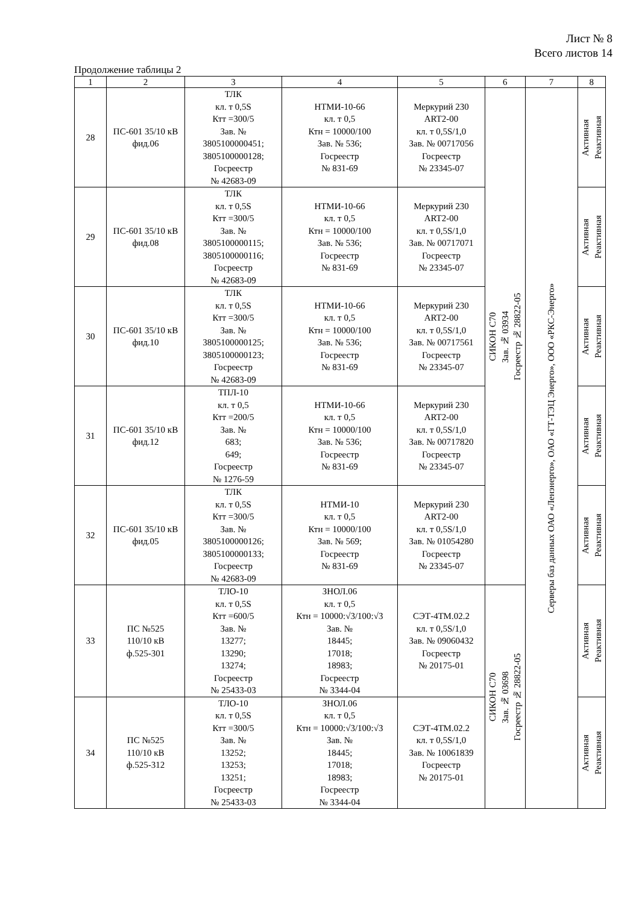Лист № 8
Всего листов 14
Продолжение таблицы 2
| 1 | 2 | 3 | 4 | 5 | 6 | 7 | 8 |
| --- | --- | --- | --- | --- | --- | --- | --- |
| 28 | ПС-601 35/10 кВ фид.06 | ТЛК кл. т 0,5S Ктт =300/5 Зав. № 3805100000451; 3805100000128; Госреестр № 42683-09 | НТМИ-10-66 кл. т 0,5 Ктн = 10000/100 Зав. № 536; Госреестр № 831-69 | Меркурий 230 ART2-00 кл. т 0,5S/1,0 Зав. № 00717056 Госреестр № 23345-07 | СИКОН С70 Зав. № 03934 Госреестр № 28822-05 | Серверы баз данных ОАО «Ленэнерго», ОАО «ГТ-ТЭЦ Энерго», ООО «РКС-Энерго» | Активная Реактивная |
| 29 | ПС-601 35/10 кВ фид.08 | ТЛК кл. т 0,5S Ктт =300/5 Зав. № 3805100000115; 3805100000116; Госреестр № 42683-09 | НТМИ-10-66 кл. т 0,5 Ктн = 10000/100 Зав. № 536; Госреестр № 831-69 | Меркурий 230 ART2-00 кл. т 0,5S/1,0 Зав. № 00717071 Госреестр № 23345-07 | | | Активная Реактивная |
| 30 | ПС-601 35/10 кВ фид.10 | ТЛК кл. т 0,5S Ктт =300/5 Зав. № 3805100000125; 3805100000123; Госреестр № 42683-09 | НТМИ-10-66 кл. т 0,5 Ктн = 10000/100 Зав. № 536; Госреестр № 831-69 | Меркурий 230 ART2-00 кл. т 0,5S/1,0 Зав. № 00717561 Госреестр № 23345-07 | | | Активная Реактивная |
| 31 | ПС-601 35/10 кВ фид.12 | ТПЛ-10 кл. т 0,5 Ктт =200/5 Зав. № 683; 649; Госреестр № 1276-59 | НТМИ-10-66 кл. т 0,5 Ктн = 10000/100 Зав. № 536; Госреестр № 831-69 | Меркурий 230 ART2-00 кл. т 0,5S/1,0 Зав. № 00717820 Госреестр № 23345-07 | | | Активная Реактивная |
| 32 | ПС-601 35/10 кВ фид.05 | ТЛК кл. т 0,5S Ктт =300/5 Зав. № 3805100000126; 3805100000133; Госреестр № 42683-09 | НТМИ-10 кл. т 0,5 Ктн = 10000/100 Зав. № 569; Госреестр № 831-69 | Меркурий 230 ART2-00 кл. т 0,5S/1,0 Зав. № 01054280 Госреестр № 23345-07 | | | Активная Реактивная |
| 33 | ПС №525 110/10 кВ ф.525-301 | ТЛО-10 кл. т 0,5S Ктт =600/5 Зав. № 13277; 13290; 13274; Госреестр № 25433-03 | ЗНОЛ.06 кл. т 0,5 Ктн = 10000:√3/100:√3 Зав. № 18445; 17018; 18983; Госреестр № 3344-04 | СЭТ-4ТМ.02.2 кл. т 0,5S/1,0 Зав. № 09060432 Госреестр № 20175-01 | СИКОН С70 Зав. № 03698 Госреестр № 28822-05 | | Активная Реактивная |
| 34 | ПС №525 110/10 кВ ф.525-312 | ТЛО-10 кл. т 0,5S Ктт =300/5 Зав. № 13252; 13253; 13251; Госреестр № 25433-03 | ЗНОЛ.06 кл. т 0,5 Ктн = 10000:√3/100:√3 Зав. № 18445; 17018; 18983; Госреестр № 3344-04 | СЭТ-4ТМ.02.2 кл. т 0,5S/1,0 Зав. № 10061839 Госреестр № 20175-01 | | | Активная Реактивная |